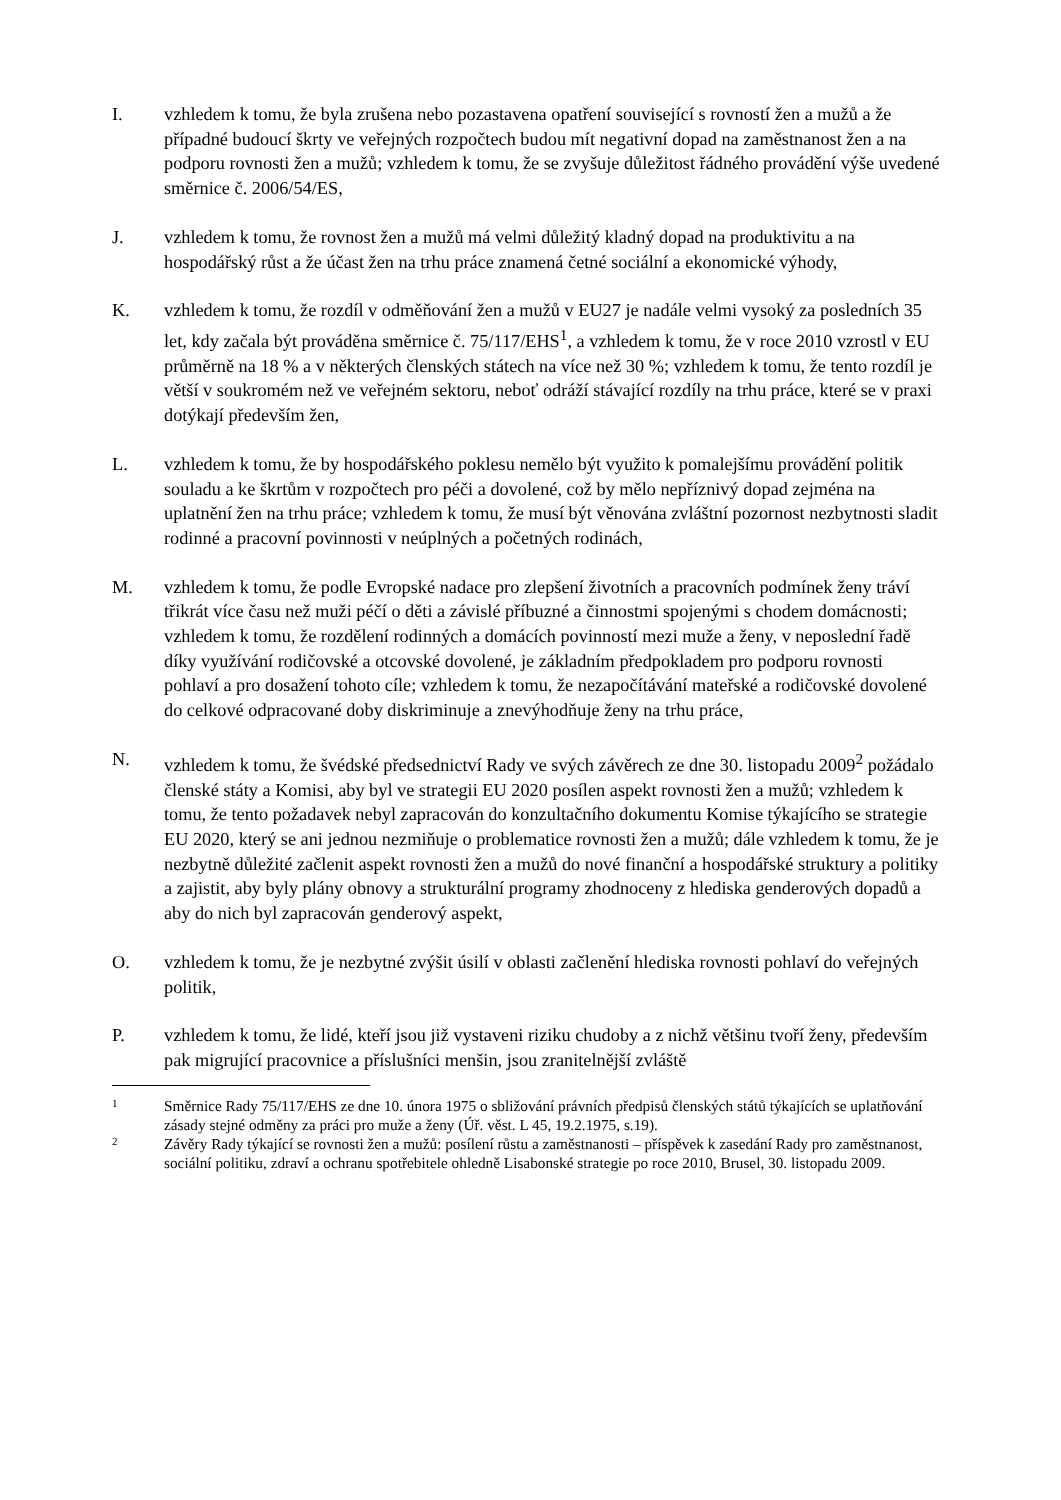I. vzhledem k tomu, že byla zrušena nebo pozastavena opatření související s rovností žen a mužů a že případné budoucí škrty ve veřejných rozpočtech budou mít negativní dopad na zaměstnanost žen a na podporu rovnosti žen a mužů; vzhledem k tomu, že se zvyšuje důležitost řádného provádění výše uvedené směrnice č. 2006/54/ES,
J. vzhledem k tomu, že rovnost žen a mužů má velmi důležitý kladný dopad na produktivitu a na hospodářský růst a že účast žen na trhu práce znamená četné sociální a ekonomické výhody,
K. vzhledem k tomu, že rozdíl v odměňování žen a mužů v EU27 je nadále velmi vysoký za posledních 35 let, kdy začala být prováděna směrnice č. 75/117/EHS<sup>1</sup>, a vzhledem k tomu, že v roce 2010 vzrostl v EU průměrně na 18 % a v některých členských státech na více než 30 %; vzhledem k tomu, že tento rozdíl je větší v soukromém než ve veřejném sektoru, neboť odráží stávající rozdíly na trhu práce, které se v praxi dotýkají především žen,
L. vzhledem k tomu, že by hospodářského poklesu nemělo být využito k pomalejšímu provádění politik souladu a ke škrtům v rozpočtech pro péči a dovolené, což by mělo nepříznivý dopad zejména na uplatnění žen na trhu práce; vzhledem k tomu, že musí být věnována zvláštní pozornost nezbytnosti sladit rodinné a pracovní povinnosti v neúplných a početných rodinách,
M. vzhledem k tomu, že podle Evropské nadace pro zlepšení životních a pracovních podmínek ženy tráví třikrát více času než muži péčí o děti a závislé příbuzné a činnostmi spojenými s chodem domácnosti; vzhledem k tomu, že rozdělení rodinných a domácích povinností mezi muže a ženy, v neposlední řadě díky využívání rodičovské a otcovské dovolené, je základním předpokladem pro podporu rovnosti pohlaví a pro dosažení tohoto cíle; vzhledem k tomu, že nezapočítávání mateřské a rodičovské dovolené do celkové odpracované doby diskriminuje a znevýhodňuje ženy na trhu práce,
N. vzhledem k tomu, že švédské předsednictví Rady ve svých závěrech ze dne 30. listopadu 2009<sup>2</sup> požádalo členské státy a Komisi, aby byl ve strategii EU 2020 posílen aspekt rovnosti žen a mužů; vzhledem k tomu, že tento požadavek nebyl zapracován do konzultačního dokumentu Komise týkajícího se strategie EU 2020, který se ani jednou nezmiňuje o problematice rovnosti žen a mužů; dále vzhledem k tomu, že je nezbytně důležité začlenit aspekt rovnosti žen a mužů do nové finanční a hospodářské struktury a politiky a zajistit, aby byly plány obnovy a strukturální programy zhodnoceny z hlediska genderových dopadů a aby do nich byl zapracován genderový aspekt,
O. vzhledem k tomu, že je nezbytné zvýšit úsilí v oblasti začlenění hlediska rovnosti pohlaví do veřejných politik,
P. vzhledem k tomu, že lidé, kteří jsou již vystaveni riziku chudoby a z nichž většinu tvoří ženy, především pak migrující pracovnice a příslušníci menšin, jsou zranitelnější zvláště
1
Směrnice Rady 75/117/EHS ze dne 10. února 1975 o sbližování právních předpisů členských států týkajících se uplatňování zásady stejné odměny za práci pro muže a ženy (Úř. věst. L 45, 19.2.1975, s.19).
2
Závěry Rady týkající se rovnosti žen a mužů: posílení růstu a zaměstnanosti – příspěvek k zasedání Rady pro zaměstnanost, sociální politiku, zdraví a ochranu spotřebitele ohledně Lisabonské strategie po roce 2010, Brusel, 30. listopadu 2009.